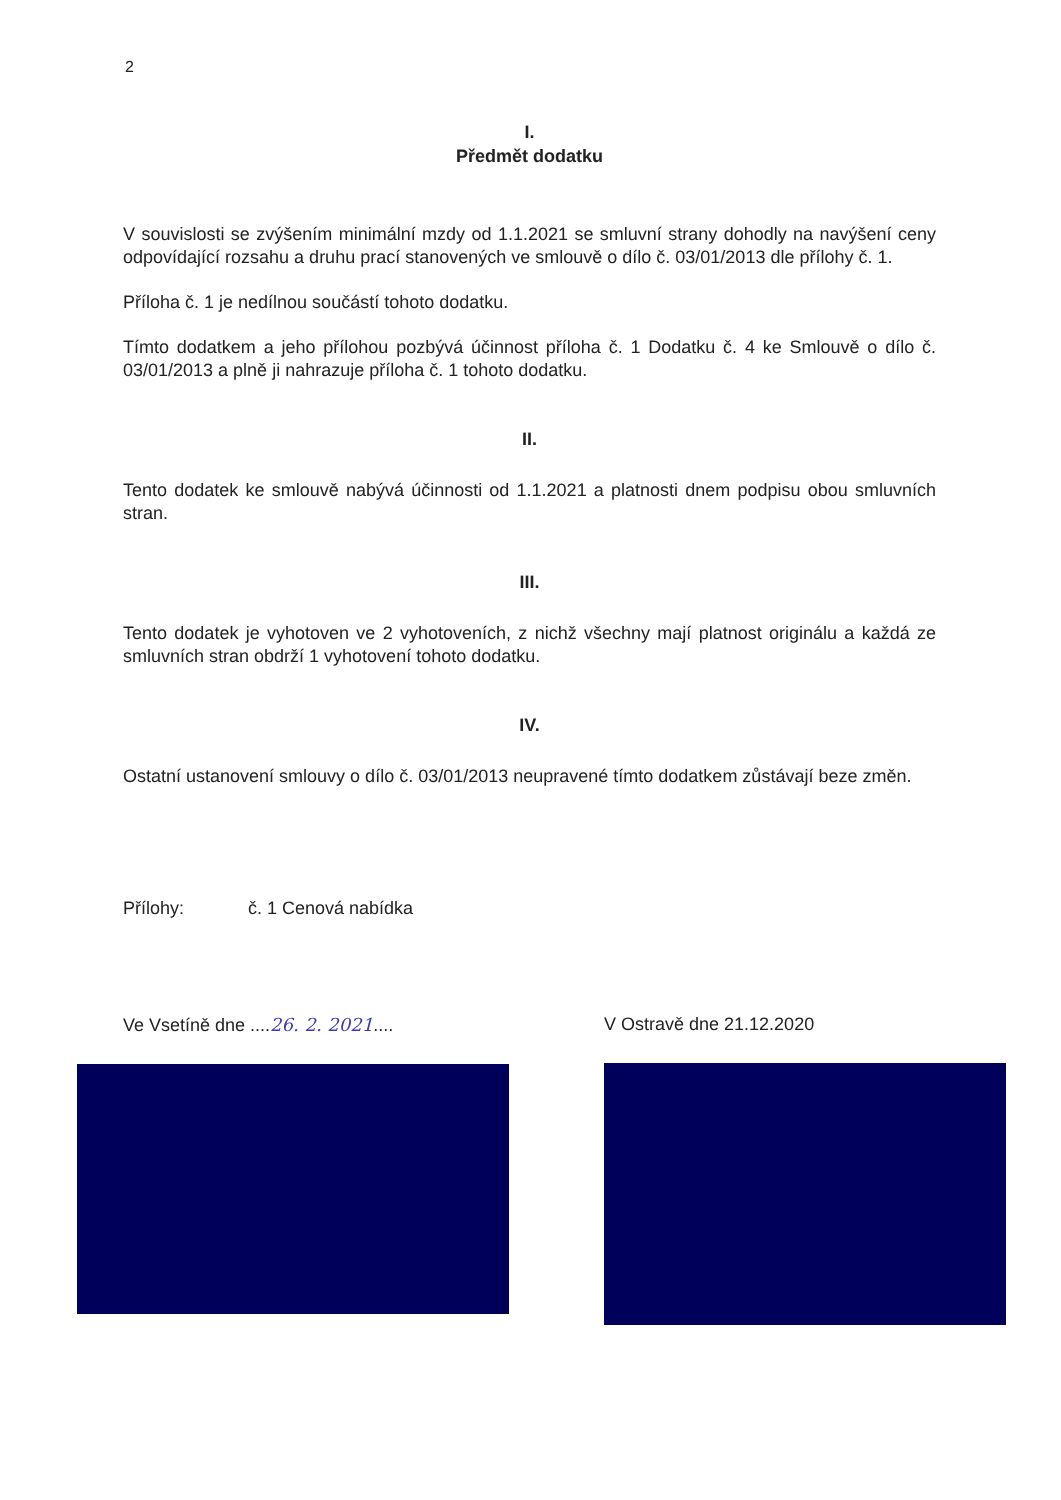2
I.
Předmět dodatku
V souvislosti se zvýšením minimální mzdy od 1.1.2021 se smluvní strany dohodly na navýšení ceny odpovídající rozsahu a druhu prací stanovených ve smlouvě o dílo č. 03/01/2013 dle přílohy č. 1.
Příloha č. 1 je nedílnou součástí tohoto dodatku.
Tímto dodatkem a jeho přílohou pozbývá účinnost příloha č. 1 Dodatku č. 4 ke Smlouvě o dílo č. 03/01/2013 a plně ji nahrazuje příloha č. 1 tohoto dodatku.
II.
Tento dodatek ke smlouvě nabývá účinnosti od 1.1.2021 a platnosti dnem podpisu obou smluvních stran.
III.
Tento dodatek je vyhotoven ve 2 vyhotoveních, z nichž všechny mají platnost originálu a každá ze smluvních stran obdrží 1 vyhotovení tohoto dodatku.
IV.
Ostatní ustanovení smlouvy o dílo č. 03/01/2013 neupravené tímto dodatkem zůstávají beze změn.
Přílohy: č. 1 Cenová nabídka
Ve Vsetíně dne ....26. 2. 2021....
V Ostravě dne 21.12.2020